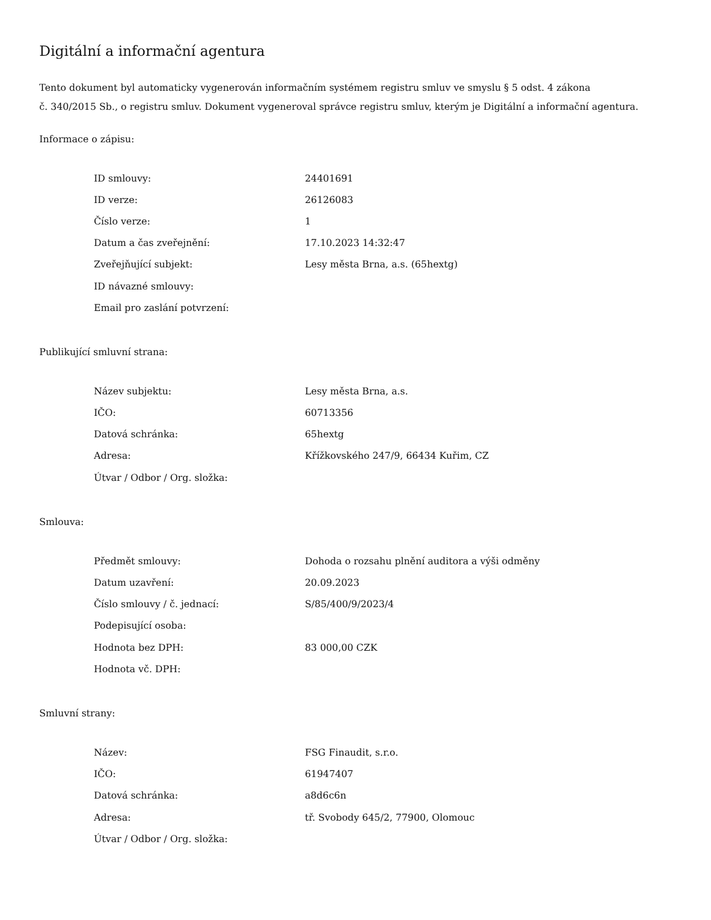Digitální a informační agentura
Tento dokument byl automaticky vygenerován informačním systémem registru smluv ve smyslu § 5 odst. 4 zákona
č. 340/2015 Sb., o registru smluv. Dokument vygeneroval správce registru smluv, kterým je Digitální a informační agentura.
Informace o zápisu:
| ID smlouvy: | 24401691 |
| ID verze: | 26126083 |
| Číslo verze: | 1 |
| Datum a čas zveřejnění: | 17.10.2023 14:32:47 |
| Zveřejňující subjekt: | Lesy města Brna, a.s. (65hextg) |
| ID návazné smlouvy: | |
| Email pro zaslání potvrzení: | |
Publikující smluvní strana:
| Název subjektu: | Lesy města Brna, a.s. |
| IČO: | 60713356 |
| Datová schránka: | 65hextg |
| Adresa: | Křížkovského 247/9, 66434 Kuřim, CZ |
| Útvar / Odbor / Org. složka: | |
Smlouva:
| Předmět smlouvy: | Dohoda o rozsahu plnění auditora a výši odměny |
| Datum uzavření: | 20.09.2023 |
| Číslo smlouvy / č. jednací: | S/85/400/9/2023/4 |
| Podepisující osoba: | |
| Hodnota bez DPH: | 83 000,00 CZK |
| Hodnota vč. DPH: | |
Smluvní strany:
| Název: | FSG Finaudit, s.r.o. |
| IČO: | 61947407 |
| Datová schránka: | a8d6c6n |
| Adresa: | tř. Svobody 645/2, 77900, Olomouc |
| Útvar / Odbor / Org. složka: | |